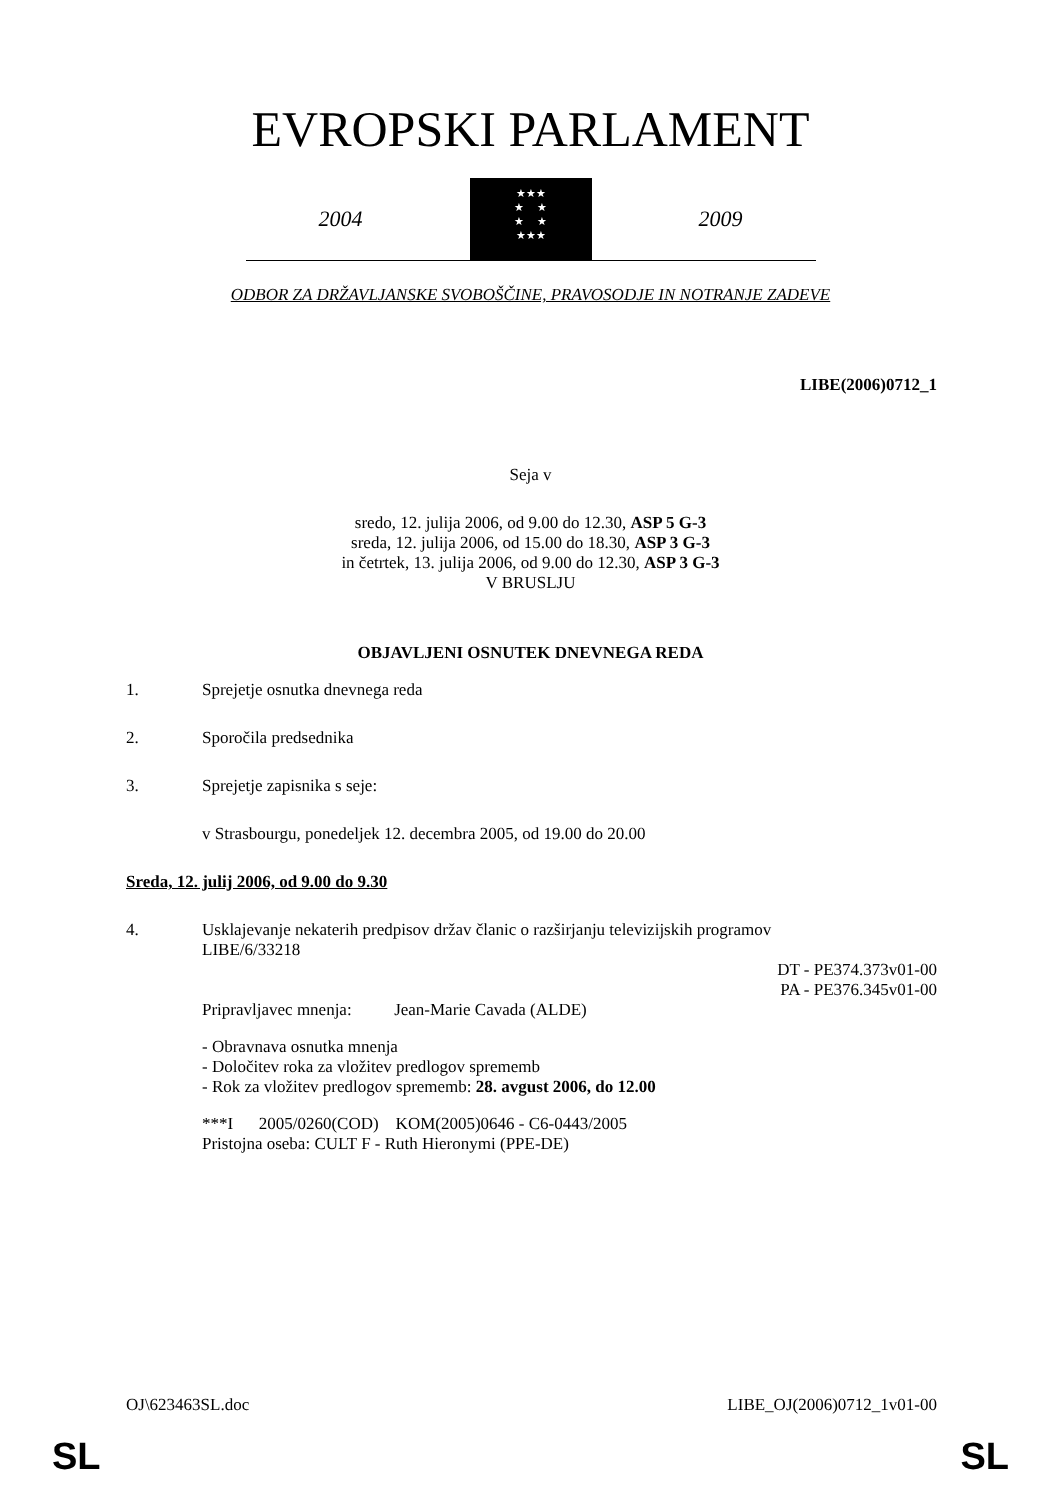EVROPSKI PARLAMENT
2004
★★★
★ ★
★ ★
★★★
2009
ODBOR ZA DRŽAVLJANSKE SVOBOŠČINE, PRAVOSODJE IN NOTRANJE ZADEVE
LIBE(2006)0712_1
Seja v
sredo, 12. julija 2006, od 9.00 do 12.30, ASP 5 G-3
sreda, 12. julija 2006, od 15.00 do 18.30, ASP 3 G-3
in četrtek, 13. julija 2006, od 9.00 do 12.30, ASP 3 G-3
V BRUSLJU
OBJAVLJENI OSNUTEK DNEVNEGA REDA
1. Sprejetje osnutka dnevnega reda
2. Sporočila predsednika
3. Sprejetje zapisnika s seje:
v Strasbourgu, ponedeljek 12. decembra 2005, od 19.00 do 20.00
Sreda, 12. julij 2006, od 9.00 do 9.30
4. Usklajevanje nekaterih predpisov držav članic o razširjanju televizijskih programov
LIBE/6/33218
DT - PE374.373v01-00
PA - PE376.345v01-00
Pripravljavec mnenja: Jean-Marie Cavada (ALDE)
- Obravnava osnutka mnenja
- Določitev roka za vložitev predlogov sprememb
- Rok za vložitev predlogov sprememb: 28. avgust 2006, do 12.00
***I 2005/0260(COD) KOM(2005)0646 - C6-0443/2005
Pristojna oseba: CULT F - Ruth Hieronymi (PPE-DE)
OJ\623463SL.doc LIBE_OJ(2006)0712_1v01-00
SL SL